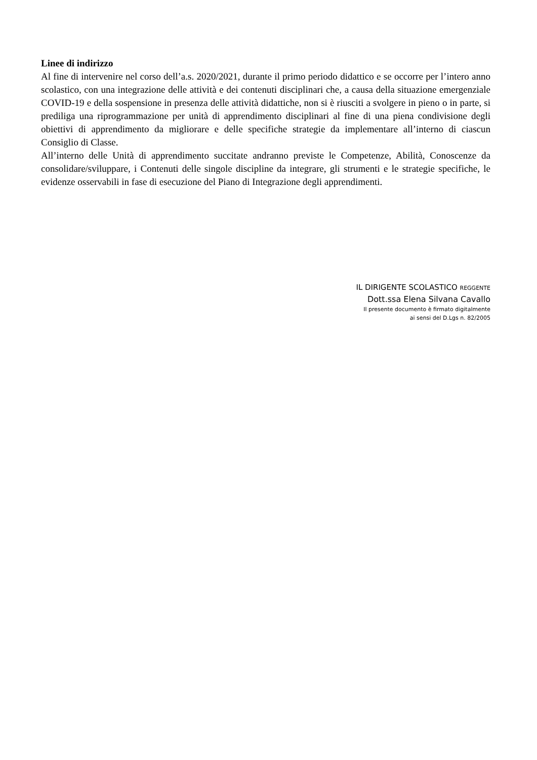Linee di indirizzo
Al fine di intervenire nel corso dell’a.s. 2020/2021, durante il primo periodo didattico e se occorre per l’intero anno scolastico, con una integrazione delle attività e dei contenuti disciplinari che, a causa della situazione emergenziale COVID-19 e della sospensione in presenza delle attività didattiche, non si è riusciti a svolgere in pieno o in parte, si prediliga una riprogrammazione per unità di apprendimento disciplinari al fine di una piena condivisione degli obiettivi di apprendimento da migliorare e delle specifiche strategie da implementare all’interno di ciascun Consiglio di Classe.
All’interno delle Unità di apprendimento succitate andranno previste le Competenze, Abilità, Conoscenze da consolidare/sviluppare, i Contenuti delle singole discipline da integrare, gli strumenti e le strategie specifiche, le evidenze osservabili in fase di esecuzione del Piano di Integrazione degli apprendimenti.
IL DIRIGENTE SCOLASTICO REGGENTE
Dott.ssa Elena Silvana Cavallo
Il presente documento è firmato digitalmente
ai sensi del D.Lgs n. 82/2005